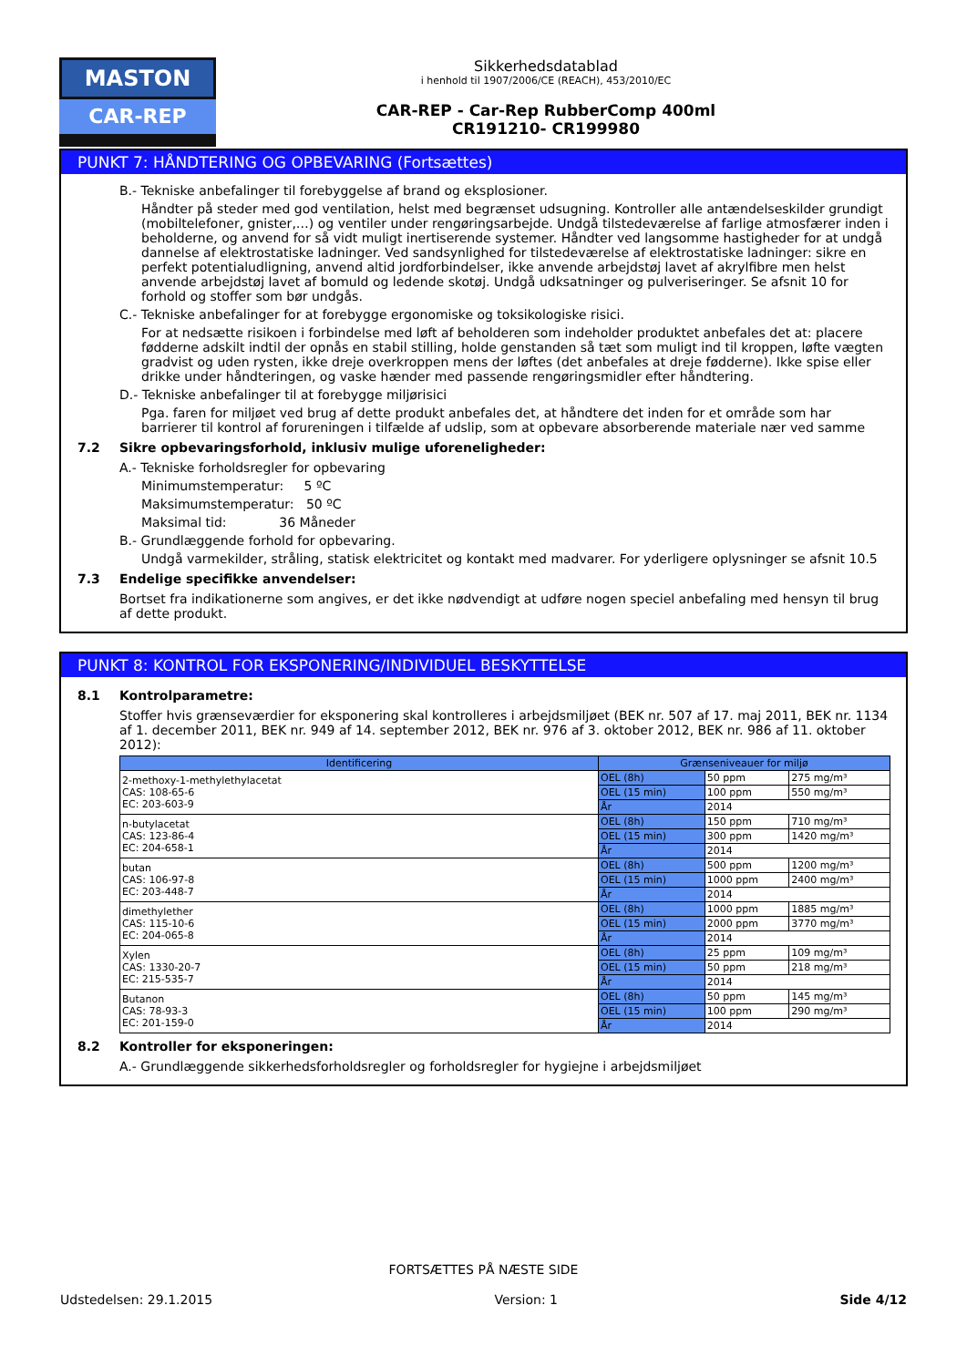MASTON
CAR-REP
Sikkerhedsdatablad
i henhold til 1907/2006/CE (REACH), 453/2010/EC
CAR-REP - Car-Rep RubberComp 400ml
CR191210- CR199980
PUNKT 7: HÅNDTERING OG OPBEVARING (Fortsættes)
B.- Tekniske anbefalinger til forebyggelse af brand og eksplosioner.
Håndter på steder med god ventilation, helst med begrænset udsugning. Kontroller alle antændelseskilder grundigt (mobiltelefoner, gnister,…) og ventiler under rengøringsarbejde. Undgå tilstedeværelse af farlige atmosfærer inden i beholderne, og anvend for så vidt muligt inertiserende systemer. Håndter ved langsomme hastigheder for at undgå dannelse af elektrostatiske ladninger. Ved sandsynlighed for tilstedeværelse af elektrostatiske ladninger: sikre en perfekt potentialudligning, anvend altid jordforbindelser, ikke anvende arbejdstøj lavet af akrylfibre men helst anvende arbejdstøj lavet af bomuld og ledende skotøj. Undgå udksatninger og pulveriseringer. Se afsnit 10 for forhold og stoffer som bør undgås.
C.- Tekniske anbefalinger for at forebygge ergonomiske og toksikologiske risici.
For at nedsætte risikoen i forbindelse med løft af beholderen som indeholder produktet anbefales det at: placere fødderne adskilt indtil der opnås en stabil stilling, holde genstanden så tæt som muligt ind til kroppen, løfte vægten gradvist og uden rysten, ikke dreje overkroppen mens der løftes (det anbefales at dreje fødderne). Ikke spise eller drikke under håndteringen, og vaske hænder med passende rengøringsmidler efter håndtering.
D.- Tekniske anbefalinger til at forebygge miljørisici
Pga. faren for miljøet ved brug af dette produkt anbefales det, at håndtere det inden for et område som har barrierer til kontrol af forureningen i tilfælde af udslip, som at opbevare absorberende materiale nær ved samme
7.2 Sikre opbevaringsforhold, inklusiv mulige uforeneligheder:
A.- Tekniske forholdsregler for opbevaring
Minimumstemperatur: 5 ºC
Maksimumstemperatur: 50 ºC
Maksimal tid: 36 Måneder
B.- Grundlæggende forhold for opbevaring.
Undgå varmekilder, stråling, statisk elektricitet og kontakt med madvarer. For yderligere oplysninger se afsnit 10.5
7.3 Endelige specifikke anvendelser:
Bortset fra indikationerne som angives, er det ikke nødvendigt at udføre nogen speciel anbefaling med hensyn til brug af dette produkt.
PUNKT 8: KONTROL FOR EKSPONERING/INDIVIDUEL BESKYTTELSE
8.1 Kontrolparametre:
Stoffer hvis grænseværdier for eksponering skal kontrolleres i arbejdsmiljøet (BEK nr. 507 af 17. maj 2011, BEK nr. 1134 af 1. december 2011, BEK nr. 949 af 14. september 2012, BEK nr. 976 af 3. oktober 2012, BEK nr. 986 af 11. oktober 2012):
| Identificering | Grænseniveauer for miljø | | |
| --- | --- | --- | --- |
| 2-methoxy-1-methylethylacetat CAS: 108-65-6 EC: 203-603-9 | OEL (8h) | 50 ppm | 275 mg/m³ |
| | OEL (15 min) | 100 ppm | 550 mg/m³ |
| | År | 2014 | |
| n-butylacetat CAS: 123-86-4 EC: 204-658-1 | OEL (8h) | 150 ppm | 710 mg/m³ |
| | OEL (15 min) | 300 ppm | 1420 mg/m³ |
| | År | 2014 | |
| butan CAS: 106-97-8 EC: 203-448-7 | OEL (8h) | 500 ppm | 1200 mg/m³ |
| | OEL (15 min) | 1000 ppm | 2400 mg/m³ |
| | År | 2014 | |
| dimethylether CAS: 115-10-6 EC: 204-065-8 | OEL (8h) | 1000 ppm | 1885 mg/m³ |
| | OEL (15 min) | 2000 ppm | 3770 mg/m³ |
| | År | 2014 | |
| Xylen CAS: 1330-20-7 EC: 215-535-7 | OEL (8h) | 25 ppm | 109 mg/m³ |
| | OEL (15 min) | 50 ppm | 218 mg/m³ |
| | År | 2014 | |
| Butanon CAS: 78-93-3 EC: 201-159-0 | OEL (8h) | 50 ppm | 145 mg/m³ |
| | OEL (15 min) | 100 ppm | 290 mg/m³ |
| | År | 2014 | |
8.2 Kontroller for eksponeringen:
A.- Grundlæggende sikkerhedsforholdsregler og forholdsregler for hygiejne i arbejdsmiljøet
FORTSÆTTES PÅ NÆSTE SIDE
Udstedelsen: 29.1.2015 Version: 1 Side 4/12